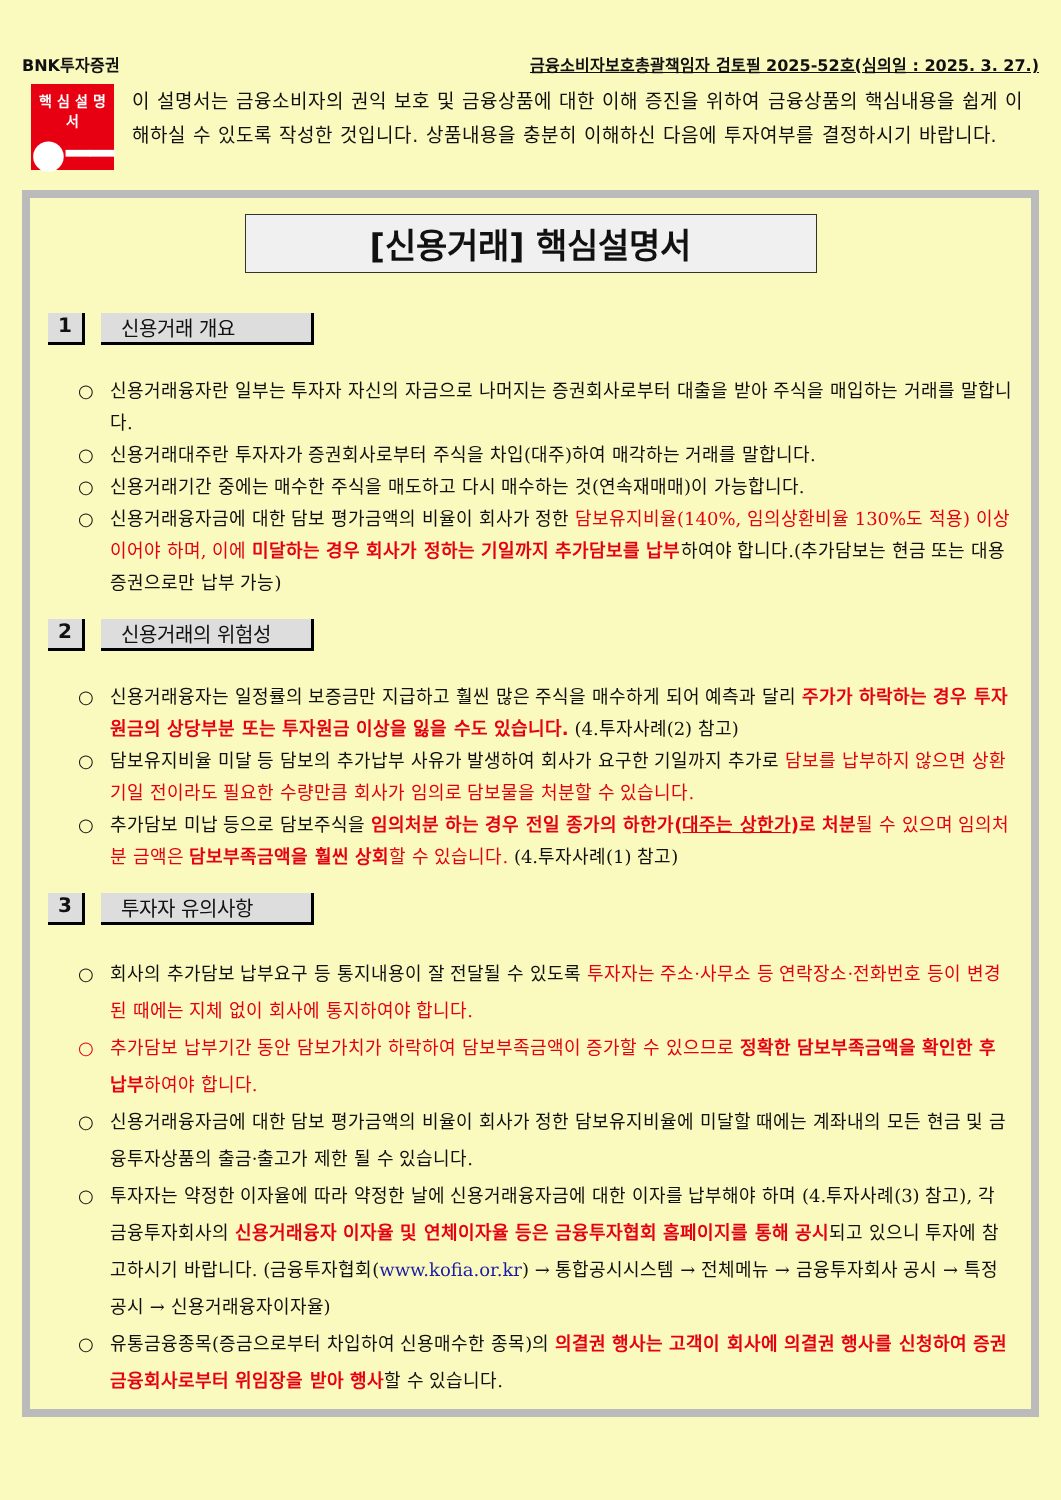BNK투자증권 금융소비자보호총괄책임자 검토필 2025-52호(심의일 : 2025. 3. 27.)
핵 심 설 명 서
●━━
이 설명서는 금융소비자의 권익 보호 및 금융상품에 대한 이해 증진을 위하여 금융상품의 핵심내용을 쉽게 이해하실 수 있도록 작성한 것입니다. 상품내용을 충분히 이해하신 다음에 투자여부를 결정하시기 바랍니다.
[신용거래] 핵심설명서
1 신용거래 개요
○ 신용거래융자란 일부는 투자자 자신의 자금으로 나머지는 증권회사로부터 대출을 받아 주식을 매입하는 거래를 말합니다.
○ 신용거래대주란 투자자가 증권회사로부터 주식을 차입(대주)하여 매각하는 거래를 말합니다.
○ 신용거래기간 중에는 매수한 주식을 매도하고 다시 매수하는 것(연속재매매)이 가능합니다.
○ 신용거래융자금에 대한 담보 평가금액의 비율이 회사가 정한 담보유지비율(140%, 임의상환비율 130%도 적용) 이상이어야 하며, 이에 미달하는 경우 회사가 정하는 기일까지 추가담보를 납부하여야 합니다.(추가담보는 현금 또는 대용증권으로만 납부 가능)
2 신용거래의 위험성
○ 신용거래융자는 일정률의 보증금만 지급하고 훨씬 많은 주식을 매수하게 되어 예측과 달리 주가가 하락하는 경우 투자원금의 상당부분 또는 투자원금 이상을 잃을 수도 있습니다. (4.투자사례(2) 참고)
○ 담보유지비율 미달 등 담보의 추가납부 사유가 발생하여 회사가 요구한 기일까지 추가로 담보를 납부하지 않으면 상환기일 전이라도 필요한 수량만큼 회사가 임의로 담보물을 처분할 수 있습니다.
○ 추가담보 미납 등으로 담보주식을 임의처분 하는 경우 전일 종가의 하한가(대주는 상한가)로 처분 될 수 있으며 임의처분 금액은 담보부족금액을 훨씬 상회할 수 있습니다. (4.투자사례(1) 참고)
3 투자자 유의사항
○ 회사의 추가담보 납부요구 등 통지내용이 잘 전달될 수 있도록 투자자는 주소·사무소 등 연락장소·전화번호 등이 변경된 때에는 지체 없이 회사에 통지하여야 합니다.
○ 추가담보 납부기간 동안 담보가치가 하락하여 담보부족금액이 증가할 수 있으므로 정확한 담보부족금액을 확인한 후 납부하여야 합니다.
○ 신용거래융자금에 대한 담보 평가금액의 비율이 회사가 정한 담보유지비율에 미달할 때에는 계좌내의 모든 현금 및 금융투자상품의 출금·출고가 제한 될 수 있습니다.
○ 투자자는 약정한 이자율에 따라 약정한 날에 신용거래융자금에 대한 이자를 납부해야 하며 (4.투자사례(3) 참고), 각 금융투자회사의 신용거래융자 이자율 및 연체이자율 등은 금융투자협회 홈페이지를 통해 공시되고 있으니 투자에 참고하시기 바랍니다. (금융투자협회(www.kofia.or.kr) → 통합공시시스템 → 전체메뉴 → 금융투자회사 공시 → 특정공시 → 신용거래융자이자율)
○ 유통금융종목(증금으로부터 차입하여 신용매수한 종목)의 의결권 행사는 고객이 회사에 의결권 행사를 신청하여 증권금융회사로부터 위임장을 받아 행사할 수 있습니다.